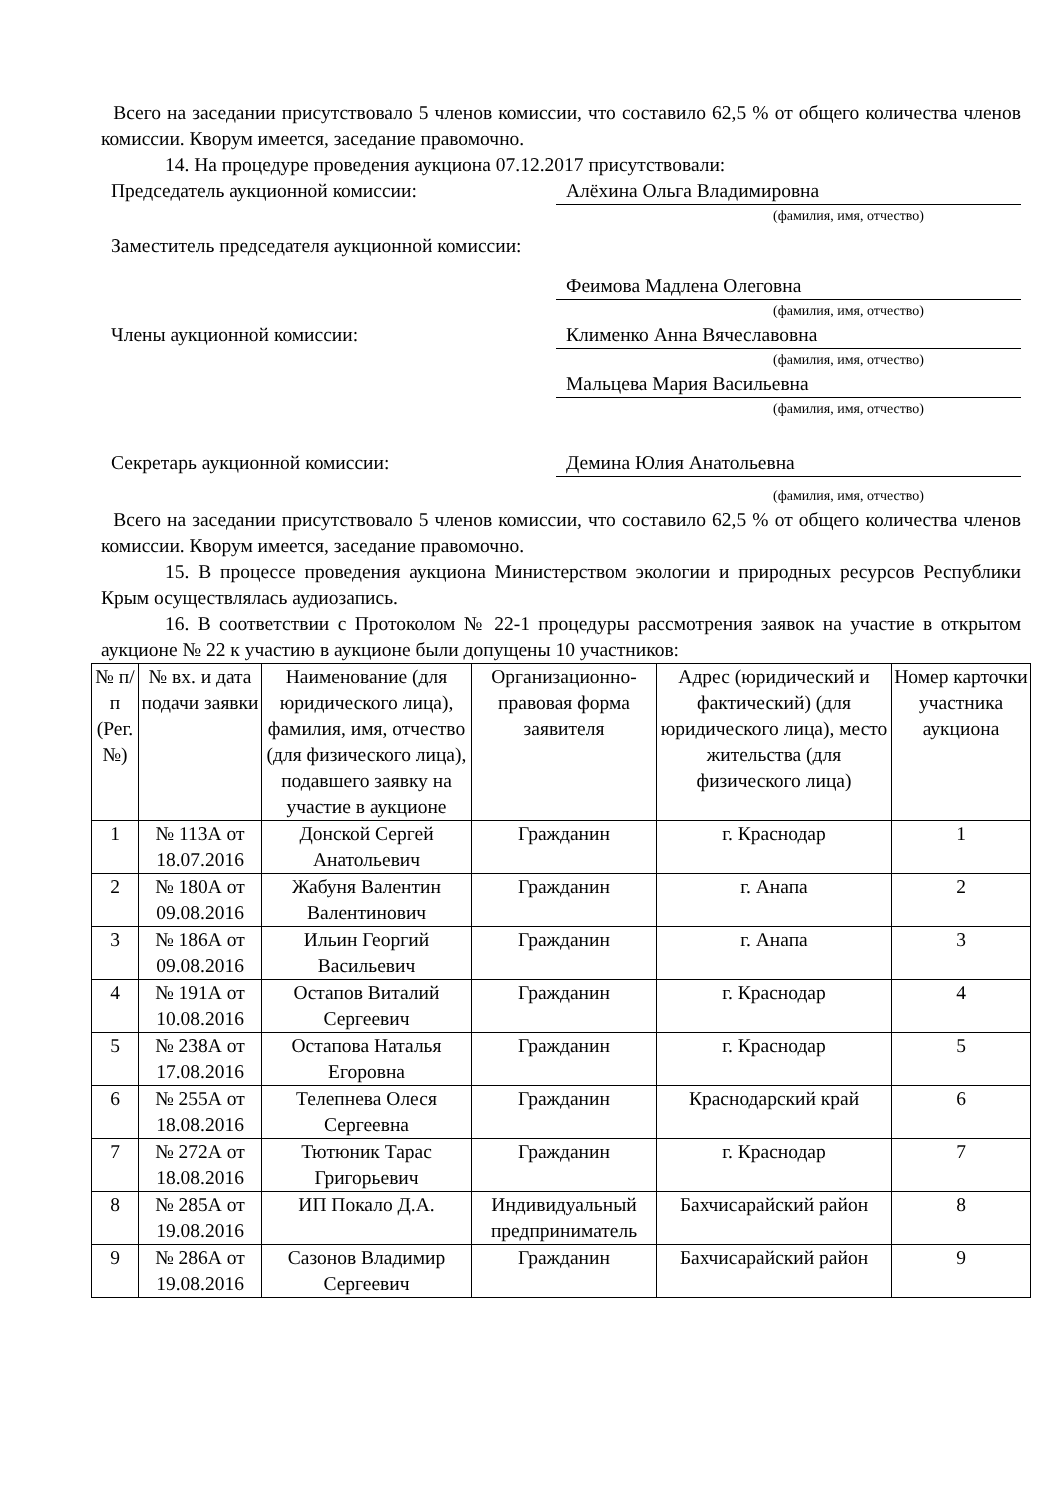Всего на заседании присутствовало 5 членов комиссии, что составило 62,5 % от общего количества членов комиссии. Кворум имеется, заседание правомочно.
14. На процедуре проведения аукциона 07.12.2017 присутствовали:
Председатель аукционной комиссии: Алёхина Ольга Владимировна
(фамилия, имя, отчество)
Заместитель председателя аукционной комиссии:
Феимова Мадлена Олеговна
(фамилия, имя, отчество)
Члены аукционной комиссии: Клименко Анна Вячеславовна
(фамилия, имя, отчество)
Мальцева Мария Васильевна
(фамилия, имя, отчество)
Секретарь аукционной комиссии: Демина Юлия Анатольевна
(фамилия, имя, отчество)
Всего на заседании присутствовало 5 членов комиссии, что составило 62,5 % от общего количества членов комиссии. Кворум имеется, заседание правомочно.
15. В процессе проведения аукциона Министерством экологии и природных ресурсов Республики Крым осуществлялась аудиозапись.
16. В соответствии с Протоколом № 22-1 процедуры рассмотрения заявок на участие в открытом аукционе № 22 к участию в аукционе были допущены 10 участников:
| № п/п (Рег. №) | № вх. и дата подачи заявки | Наименование (для юридического лица), фамилия, имя, отчество (для физического лица), подавшего заявку на участие в аукционе | Организационно-правовая форма заявителя | Адрес (юридический и фактический) (для юридического лица), место жительства (для физического лица) | Номер карточки участника аукциона |
| --- | --- | --- | --- | --- | --- |
| 1 | № 113А от 18.07.2016 | Донской Сергей Анатольевич | Гражданин | г. Краснодар | 1 |
| 2 | № 180А от 09.08.2016 | Жабуня Валентин Валентинович | Гражданин | г. Анапа | 2 |
| 3 | № 186А от 09.08.2016 | Ильин Георгий Васильевич | Гражданин | г. Анапа | 3 |
| 4 | № 191А от 10.08.2016 | Остапов Виталий Сергеевич | Гражданин | г. Краснодар | 4 |
| 5 | № 238А от 17.08.2016 | Остапова Наталья Егоровна | Гражданин | г. Краснодар | 5 |
| 6 | № 255А от 18.08.2016 | Телепнева Олеся Сергеевна | Гражданин | Краснодарский край | 6 |
| 7 | № 272А от 18.08.2016 | Тютюник Тарас Григорьевич | Гражданин | г. Краснодар | 7 |
| 8 | № 285А от 19.08.2016 | ИП Покало Д.А. | Индивидуальный предприниматель | Бахчисарайский район | 8 |
| 9 | № 286А от 19.08.2016 | Сазонов Владимир Сергеевич | Гражданин | Бахчисарайский район | 9 |